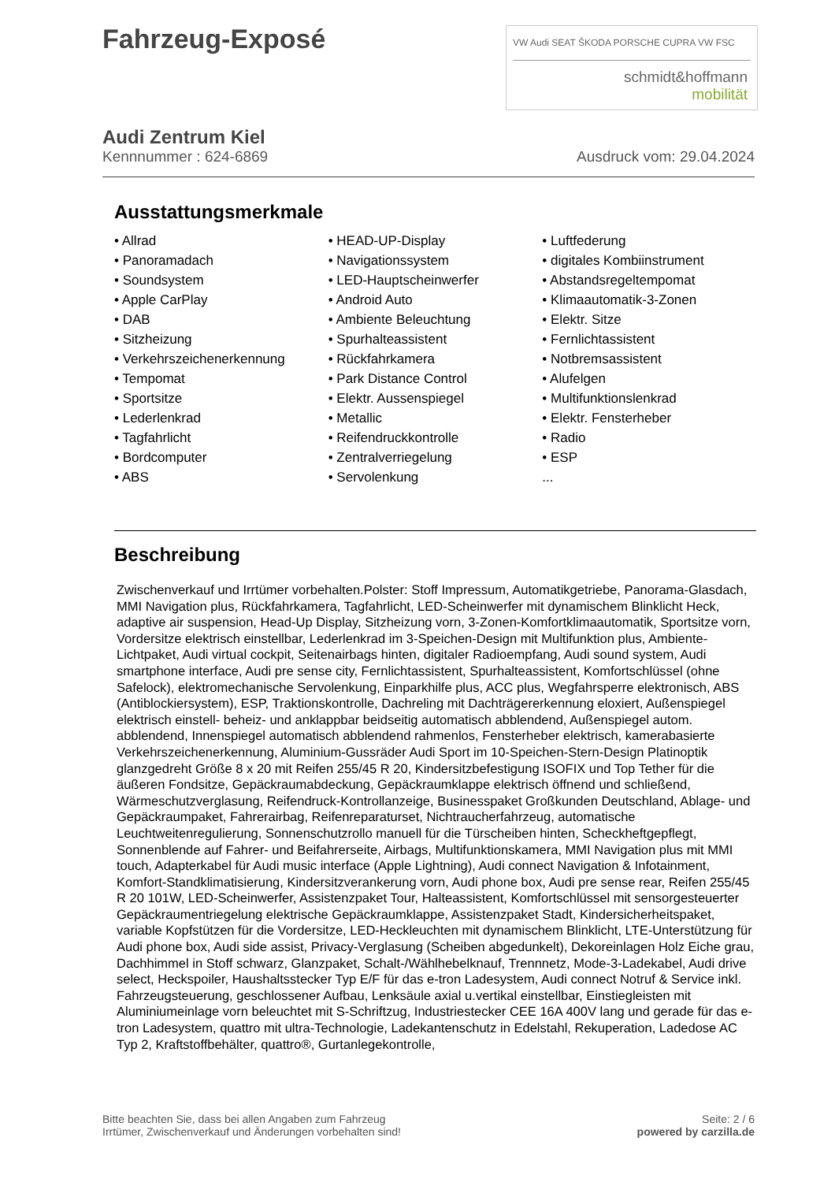Fahrzeug-Exposé
VW Audi SEAT ŠKODA PORSCHE CUPRA VW FSC
schmidt&hoffmann
mobilität
Audi Zentrum Kiel
Kennnummer : 624-6869 Ausdruck vom: 29.04.2024
Ausstattungsmerkmale
• Allrad
• Panoramadach
• Soundsystem
• Apple CarPlay
• DAB
• Sitzheizung
• Verkehrszeichenerkennung
• Tempomat
• Sportsitze
• Lederlenkrad
• Tagfahrlicht
• Bordcomputer
• ABS
• HEAD-UP-Display
• Navigationssystem
• LED-Hauptscheinwerfer
• Android Auto
• Ambiente Beleuchtung
• Spurhalteassistent
• Rückfahrkamera
• Park Distance Control
• Elektr. Aussenspiegel
• Metallic
• Reifendruckkontrolle
• Zentralverriegelung
• Servolenkung
• Luftfederung
• digitales Kombiinstrument
• Abstandsregeltempomat
• Klimaautomatik-3-Zonen
• Elektr. Sitze
• Fernlichtassistent
• Notbremsassistent
• Alufelgen
• Multifunktionslenkrad
• Elektr. Fensterheber
• Radio
• ESP
...
Beschreibung
Zwischenverkauf und Irrtümer vorbehalten.Polster: Stoff Impressum, Automatikgetriebe, Panorama-Glasdach, MMI Navigation plus, Rückfahrkamera, Tagfahrlicht, LED-Scheinwerfer mit dynamischem Blinklicht Heck, adaptive air suspension, Head-Up Display, Sitzheizung vorn, 3-Zonen-Komfortklimaautomatik, Sportsitze vorn, Vordersitze elektrisch einstellbar, Lederlenkrad im 3-Speichen-Design mit Multifunktion plus, Ambiente-Lichtpaket, Audi virtual cockpit, Seitenairbags hinten, digitaler Radioempfang, Audi sound system, Audi smartphone interface, Audi pre sense city, Fernlichtassistent, Spurhalteassistent, Komfortschlüssel (ohne Safelock), elektromechanische Servolenkung, Einparkhilfe plus, ACC plus, Wegfahrsperre elektronisch, ABS (Antiblockiersystem), ESP, Traktionskontrolle, Dachreling mit Dachträgererkennung eloxiert, Außenspiegel elektrisch einstell- beheiz- und anklappbar beidseitig automatisch abblendend, Außenspiegel autom. abblendend, Innenspiegel automatisch abblendend rahmenlos, Fensterheber elektrisch, kamerabasierte Verkehrszeichenerkennung, Aluminium-Gussräder Audi Sport im 10-Speichen-Stern-Design Platinoptik glanzgedreht Größe 8 x 20 mit Reifen 255/45 R 20, Kindersitzbefestigung ISOFIX und Top Tether für die äußeren Fondsitze, Gepäckraumabdeckung, Gepäckraumklappe elektrisch öffnend und schließend, Wärmeschutzverglasung, Reifendruck-Kontrollanzeige, Businesspaket Großkunden Deutschland, Ablage- und Gepäckraumpaket, Fahrerairbag, Reifenreparaturset, Nichtraucherfahrzeug, automatische Leuchtweitenregulierung, Sonnenschutzrollo manuell für die Türscheiben hinten, Scheckheftgepflegt, Sonnenblende auf Fahrer- und Beifahrerseite, Airbags, Multifunktionskamera, MMI Navigation plus mit MMI touch, Adapterkabel für Audi music interface (Apple Lightning), Audi connect Navigation & Infotainment, Komfort-Standklimatisierung, Kindersitzverankerung vorn, Audi phone box, Audi pre sense rear, Reifen 255/45 R 20 101W, LED-Scheinwerfer, Assistenzpaket Tour, Halteassistent, Komfortschlüssel mit sensorgesteuerter Gepäckraumentriegelung elektrische Gepäckraumklappe, Assistenzpaket Stadt, Kindersicherheitspaket, variable Kopfstützen für die Vordersitze, LED-Heckleuchten mit dynamischem Blinklicht, LTE-Unterstützung für Audi phone box, Audi side assist, Privacy-Verglasung (Scheiben abgedunkelt), Dekoreinlagen Holz Eiche grau, Dachhimmel in Stoff schwarz, Glanzpaket, Schalt-/Wählhebelknauf, Trennnetz, Mode-3-Ladekabel, Audi drive select, Heckspoiler, Haushaltsstecker Typ E/F für das e-tron Ladesystem, Audi connect Notruf & Service inkl. Fahrzeugsteuerung, geschlossener Aufbau, Lenksäule axial u.vertikal einstellbar, Einstiegleisten mit Aluminiumeinlage vorn beleuchtet mit S-Schriftzug, Industriestecker CEE 16A 400V lang und gerade für das e-tron Ladesystem, quattro mit ultra-Technologie, Ladekantenschutz in Edelstahl, Rekuperation, Ladedose AC Typ 2, Kraftstoffbehälter, quattro®, Gurtanlegekontrolle,
Bitte beachten Sie, dass bei allen Angaben zum Fahrzeug
Irrtümer, Zwischenverkauf und Änderungen vorbehalten sind!
Seite: 2 / 6
powered by carzilla.de